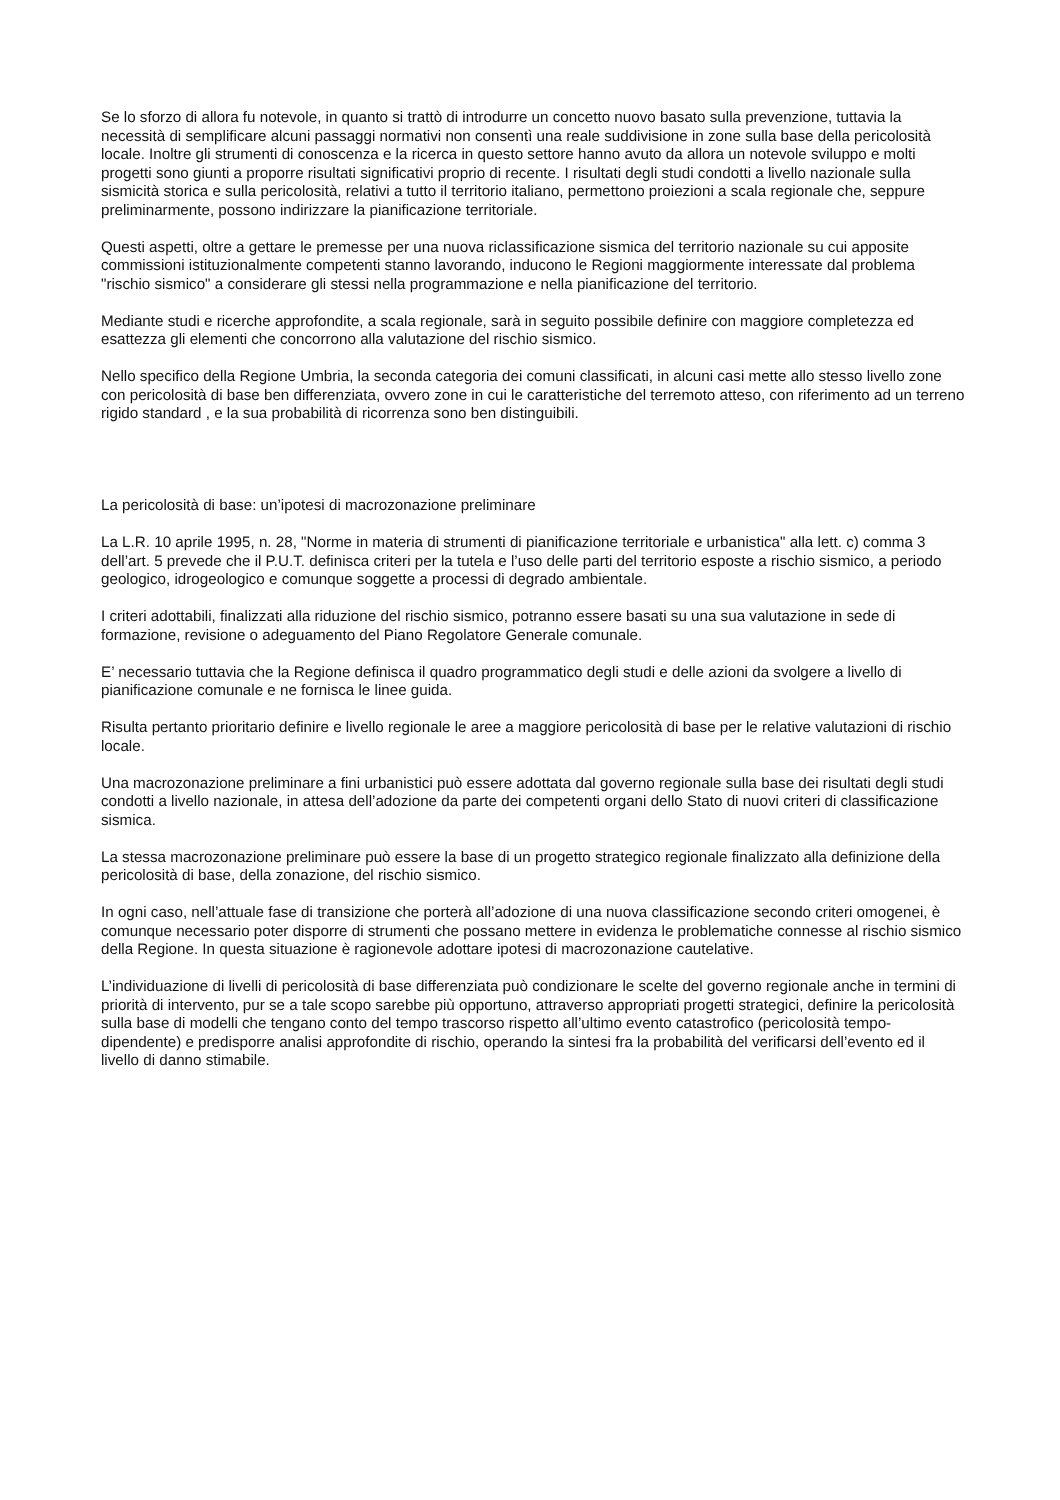Se lo sforzo di allora fu notevole, in quanto si trattò di introdurre un concetto nuovo basato sulla prevenzione, tuttavia la necessità di semplificare alcuni passaggi normativi non consentì una reale suddivisione in zone sulla base della pericolosità locale. Inoltre gli strumenti di conoscenza e la ricerca in questo settore hanno avuto da allora un notevole sviluppo e molti progetti sono giunti a proporre risultati significativi proprio di recente. I risultati degli studi condotti a livello nazionale sulla sismicità storica e sulla pericolosità, relativi a tutto il territorio italiano, permettono proiezioni a scala regionale che, seppure preliminarmente, possono indirizzare la pianificazione territoriale.
Questi aspetti, oltre a gettare le premesse per una nuova riclassificazione sismica del territorio nazionale su cui apposite commissioni istituzionalmente competenti stanno lavorando, inducono le Regioni maggiormente interessate dal problema "rischio sismico" a considerare gli stessi nella programmazione e nella pianificazione del territorio.
Mediante studi e ricerche approfondite, a scala regionale, sarà in seguito possibile definire con maggiore completezza ed esattezza gli elementi che concorrono alla valutazione del rischio sismico.
Nello specifico della Regione Umbria, la seconda categoria dei comuni classificati, in alcuni casi mette allo stesso livello zone con pericolosità di base ben differenziata, ovvero zone in cui le caratteristiche del terremoto atteso, con riferimento ad un terreno rigido standard , e la sua probabilità di ricorrenza sono ben distinguibili.
La pericolosità di base: un’ipotesi di macrozonazione preliminare
La L.R. 10 aprile 1995, n. 28, "Norme in materia di strumenti di pianificazione territoriale e urbanistica" alla lett. c) comma 3 dell’art. 5 prevede che il P.U.T. definisca criteri per la tutela e l’uso delle parti del territorio esposte a rischio sismico, a periodo geologico, idrogeologico e comunque soggette a processi di degrado ambientale.
I criteri adottabili, finalizzati alla riduzione del rischio sismico, potranno essere basati su una sua valutazione in sede di formazione, revisione o adeguamento del Piano Regolatore Generale comunale.
E’ necessario tuttavia che la Regione definisca il quadro programmatico degli studi e delle azioni da svolgere a livello di pianificazione comunale e ne fornisca le linee guida.
Risulta pertanto prioritario definire e livello regionale le aree a maggiore pericolosità di base per le relative valutazioni di rischio locale.
Una macrozonazione preliminare a fini urbanistici può essere adottata dal governo regionale sulla base dei risultati degli studi condotti a livello nazionale, in attesa dell’adozione da parte dei competenti organi dello Stato di nuovi criteri di classificazione sismica.
La stessa macrozonazione preliminare può essere la base di un progetto strategico regionale finalizzato alla definizione della pericolosità di base, della zonazione, del rischio sismico.
In ogni caso, nell’attuale fase di transizione che porterà all’adozione di una nuova classificazione secondo criteri omogenei, è comunque necessario poter disporre di strumenti che possano mettere in evidenza le problematiche connesse al rischio sismico della Regione. In questa situazione è ragionevole adottare ipotesi di macrozonazione cautelative.
L’individuazione di livelli di pericolosità di base differenziata può condizionare le scelte del governo regionale anche in termini di priorità di intervento, pur se a tale scopo sarebbe più opportuno, attraverso appropriati progetti strategici, definire la pericolosità sulla base di modelli che tengano conto del tempo trascorso rispetto all’ultimo evento catastrofico (pericolosità tempo-dipendente) e predisporre analisi approfondite di rischio, operando la sintesi fra la probabilità del verificarsi dell’evento ed il livello di danno stimabile.